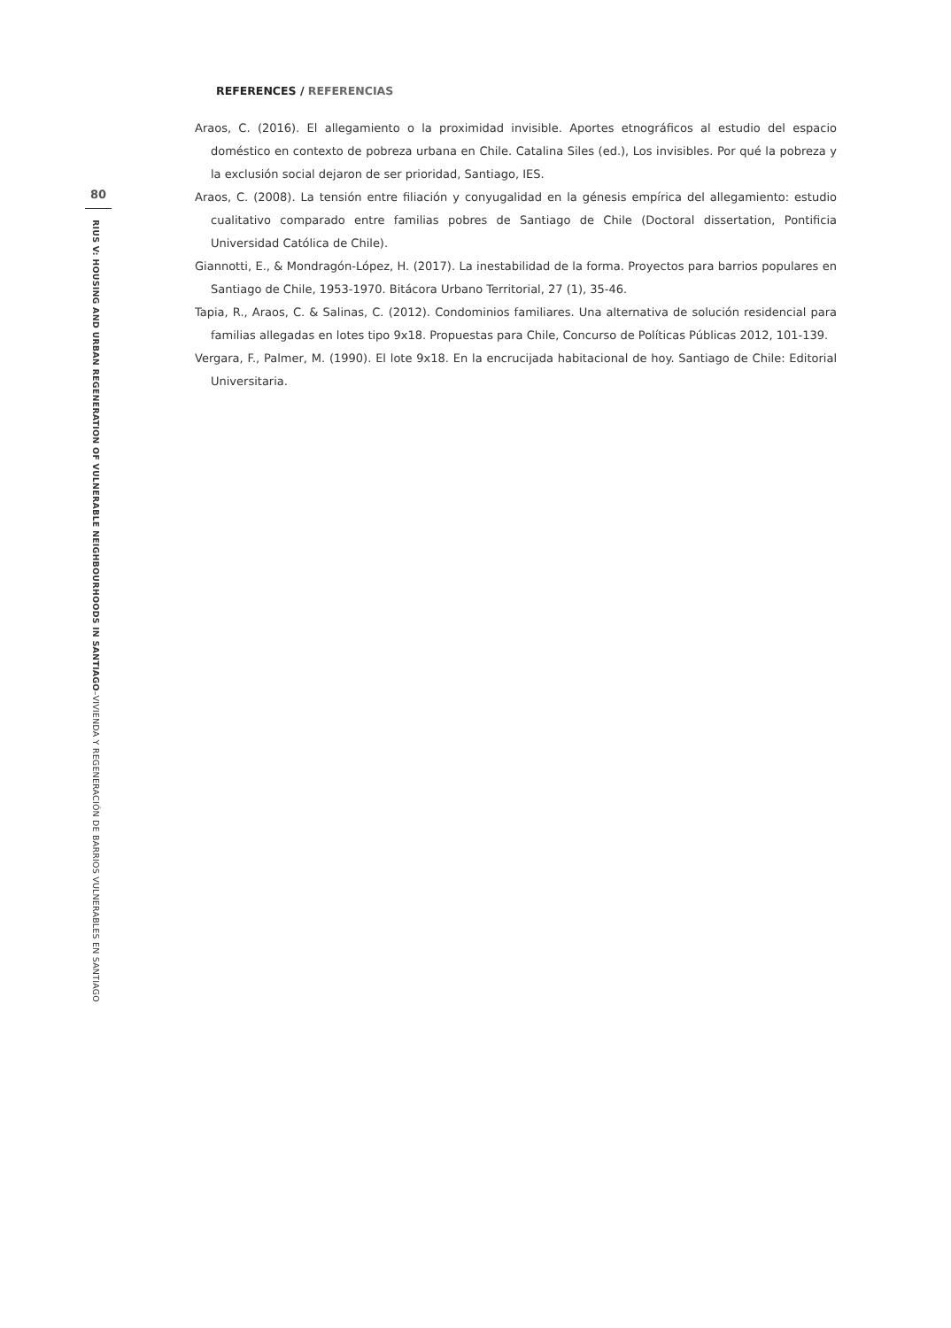80
RIUS V: HOUSING AND URBAN REGENERATION OF VULNERABLE NEIGHBOURHOODS IN SANTIAGO–VIVIENDA Y REGENERACIÓN DE BARRIOS VULNERABLES EN SANTIAGO
REFERENCES / REFERENCIAS
Araos, C. (2016). El allegamiento o la proximidad invisible. Aportes etnográficos al estudio del espacio doméstico en contexto de pobreza urbana en Chile. Catalina Siles (ed.), Los invisibles. Por qué la pobreza y la exclusión social dejaron de ser prioridad, Santiago, IES.
Araos, C. (2008). La tensión entre filiación y conyugalidad en la génesis empírica del allegamiento: estudio cualitativo comparado entre familias pobres de Santiago de Chile (Doctoral dissertation, Pontificia Universidad Católica de Chile).
Giannotti, E., & Mondragón-López, H. (2017). La inestabilidad de la forma. Proyectos para barrios populares en Santiago de Chile, 1953-1970. Bitácora Urbano Territorial, 27 (1), 35-46.
Tapia, R., Araos, C. & Salinas, C. (2012). Condominios familiares. Una alternativa de solución residencial para familias allegadas en lotes tipo 9x18. Propuestas para Chile, Concurso de Políticas Públicas 2012, 101-139.
Vergara, F., Palmer, M. (1990). El lote 9x18. En la encrucijada habitacional de hoy. Santiago de Chile: Editorial Universitaria.